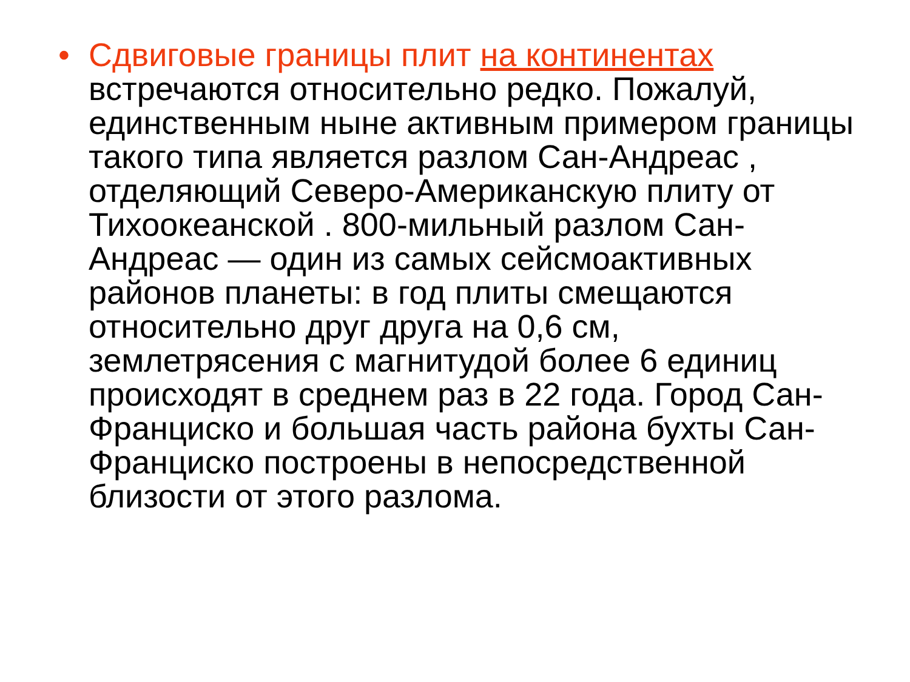• Сдвиговые границы плит на континентах встречаются относительно редко. Пожалуй, единственным ныне активным примером границы такого типа является разлом Сан-Андреас , отделяющий Северо-Американскую плиту от Тихоокеанской . 800-мильный разлом Сан-Андреас — один из самых сейсмоактивных районов планеты: в год плиты смещаются относительно друг друга на 0,6 см, землетрясения с магнитудой более 6 единиц происходят в среднем раз в 22 года. Город Сан-Франциско и большая часть района бухты Сан-Франциско построены в непосредственной близости от этого разлома.